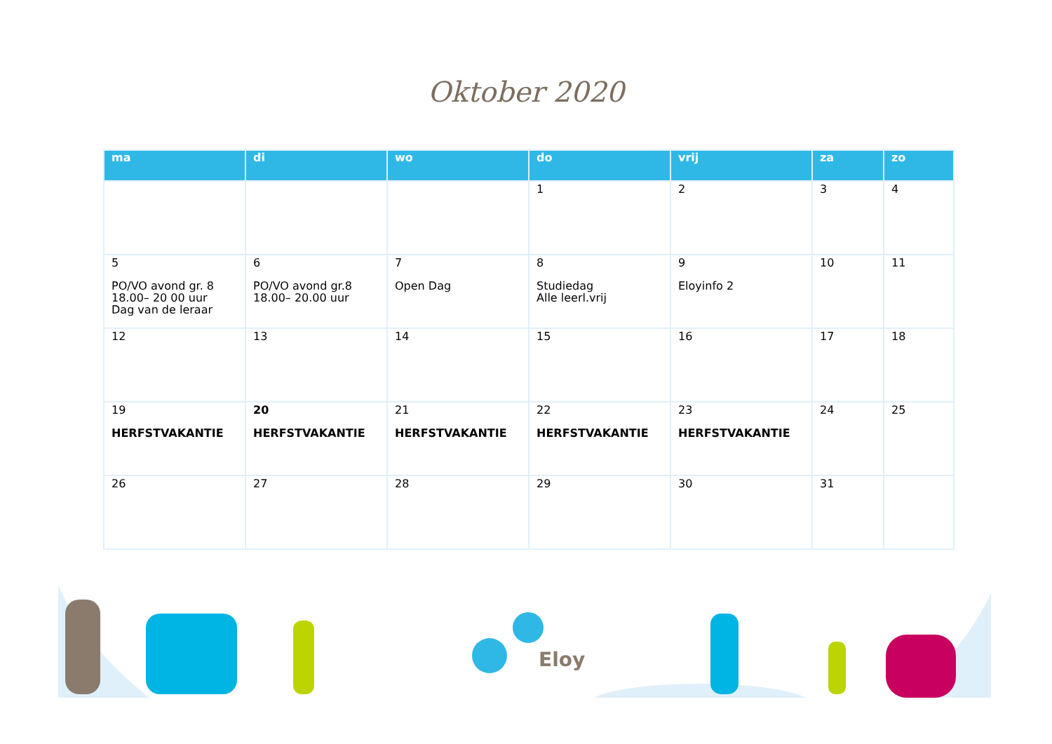Oktober 2020
| ma | di | wo | do | vrij | za | zo |
| --- | --- | --- | --- | --- | --- | --- |
| | | | 1 | 2 | 3 | 4 |
| 5 PO/VO avond gr. 8 18.00– 20 00 uur Dag van de leraar | 6 PO/VO avond gr.8 18.00– 20.00 uur | 7 Open Dag | 8 Studiedag Alle leerl.vrij | 9 Eloyinfo 2 | 10 | 11 |
| 12 | 13 | 14 | 15 | 16 | 17 | 18 |
| 19 HERFSTVAKANTIE | 20 HERFSTVAKANTIE | 21 HERFSTVAKANTIE | 22 HERFSTVAKANTIE | 23 HERFSTVAKANTIE | 24 | 25 |
| 26 | 27 | 28 | 29 | 30 | 31 | |
Eloy